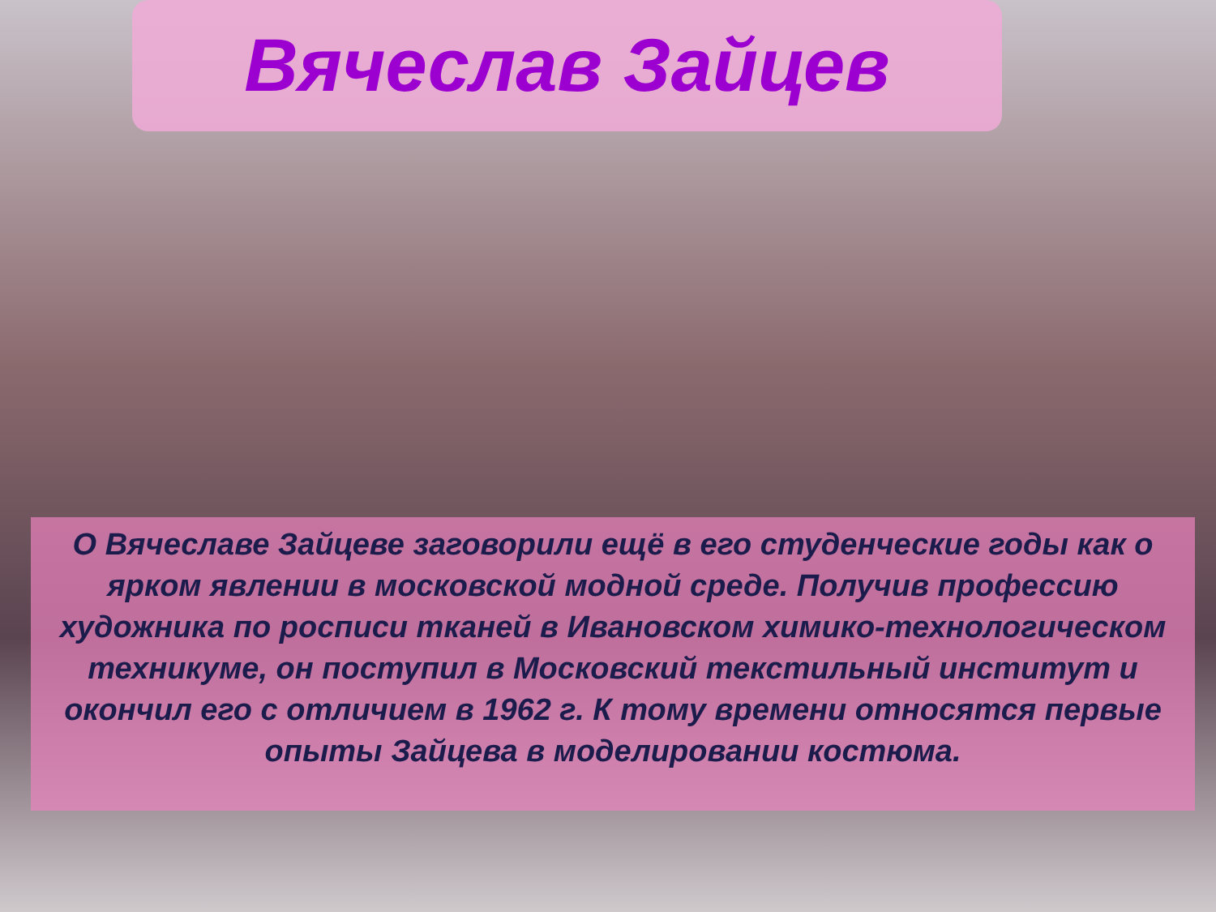Вячеслав Зайцев
О Вячеславе Зайцеве заговорили ещё в его студенческие годы как о ярком явлении в московской модной среде. Получив профессию художника по росписи тканей в Ивановском химико-технологическом техникуме, он поступил в Московский текстильный институт и окончил его с отличием в 1962 г. К тому времени относятся первые опыты Зайцева в моделировании костюма.